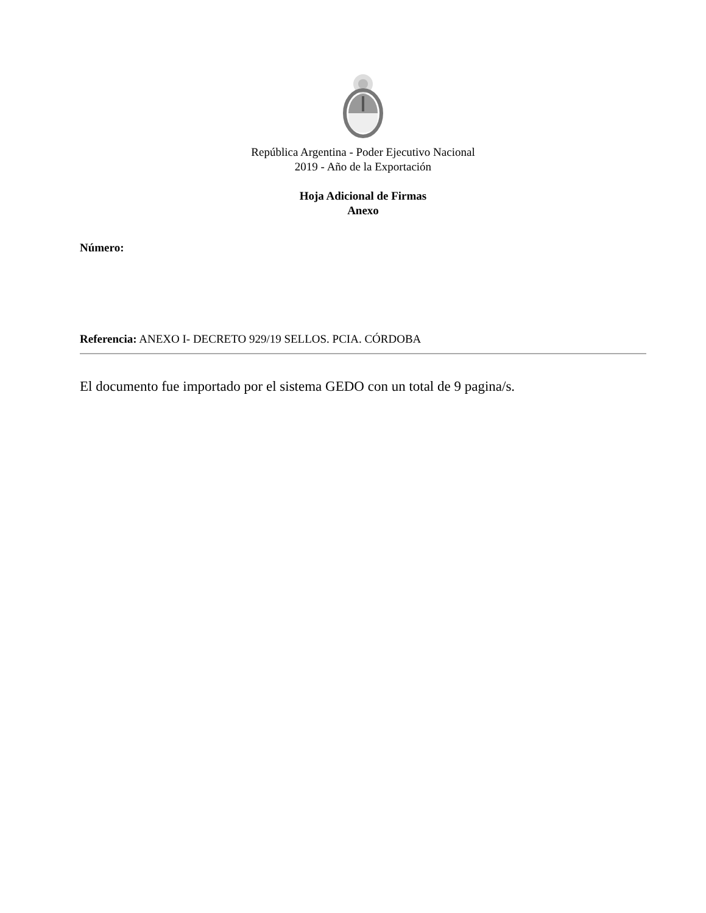República Argentina - Poder Ejecutivo Nacional
2019 - Año de la Exportación
Hoja Adicional de Firmas
Anexo
Número:
Referencia: ANEXO I- DECRETO 929/19 SELLOS. PCIA. CÓRDOBA
El documento fue importado por el sistema GEDO con un total de 9 pagina/s.